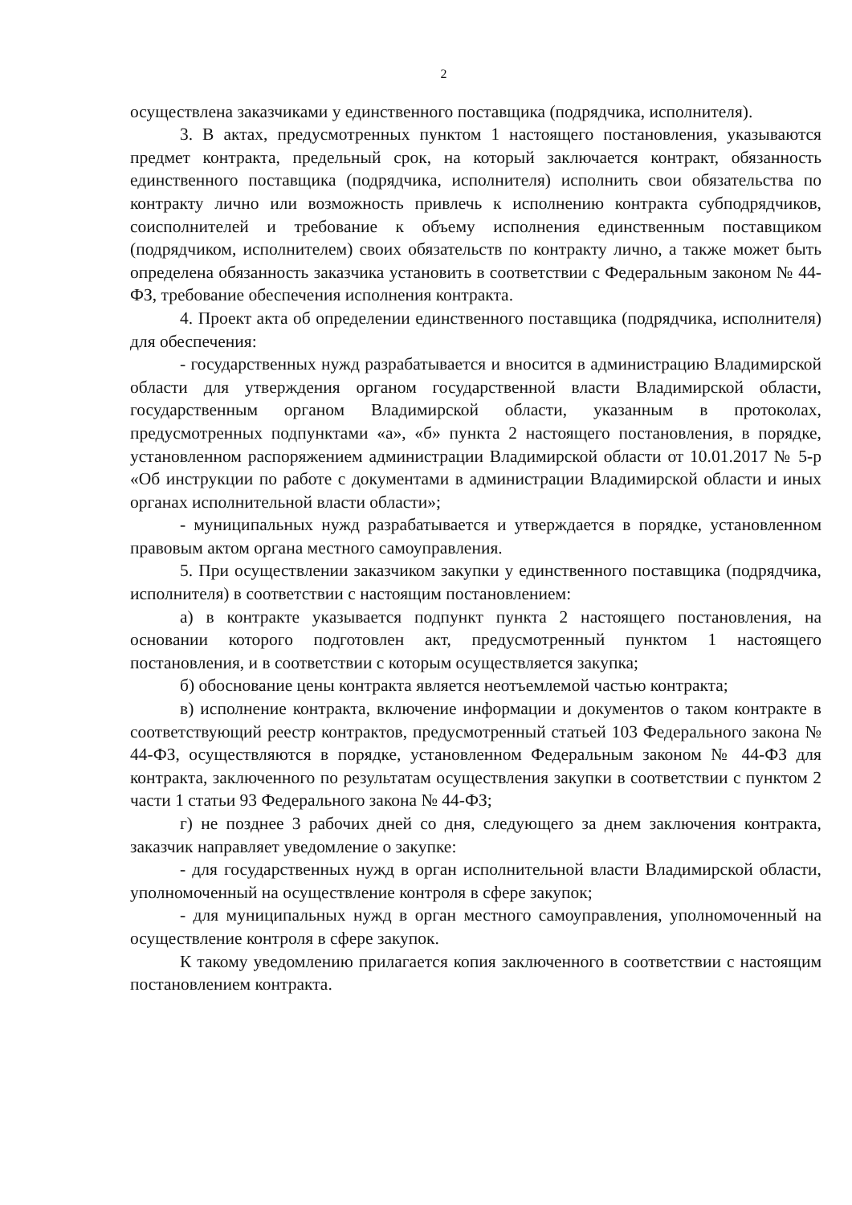2
осуществлена заказчиками у единственного поставщика (подрядчика, исполнителя).
3. В актах, предусмотренных пунктом 1 настоящего постановления, указываются предмет контракта, предельный срок, на который заключается контракт, обязанность единственного поставщика (подрядчика, исполнителя) исполнить свои обязательства по контракту лично или возможность привлечь к исполнению контракта субподрядчиков, соисполнителей и требование к объему исполнения единственным поставщиком (подрядчиком, исполнителем) своих обязательств по контракту лично, а также может быть определена обязанность заказчика установить в соответствии с Федеральным законом № 44-ФЗ, требование обеспечения исполнения контракта.
4. Проект акта об определении единственного поставщика (подрядчика, исполнителя) для обеспечения:
- государственных нужд разрабатывается и вносится в администрацию Владимирской области для утверждения органом государственной власти Владимирской области, государственным органом Владимирской области, указанным в протоколах, предусмотренных подпунктами «а», «б» пункта 2 настоящего постановления, в порядке, установленном распоряжением администрации Владимирской области от 10.01.2017 № 5-р «Об инструкции по работе с документами в администрации Владимирской области и иных органах исполнительной власти области»;
- муниципальных нужд разрабатывается и утверждается в порядке, установленном правовым актом органа местного самоуправления.
5. При осуществлении заказчиком закупки у единственного поставщика (подрядчика, исполнителя) в соответствии с настоящим постановлением:
а) в контракте указывается подпункт пункта 2 настоящего постановления, на основании которого подготовлен акт, предусмотренный пунктом 1 настоящего постановления, и в соответствии с которым осуществляется закупка;
б) обоснование цены контракта является неотъемлемой частью контракта;
в) исполнение контракта, включение информации и документов о таком контракте в соответствующий реестр контрактов, предусмотренный статьей 103 Федерального закона № 44-ФЗ, осуществляются в порядке, установленном Федеральным законом № 44-ФЗ для контракта, заключенного по результатам осуществления закупки в соответствии с пунктом 2 части 1 статьи 93 Федерального закона № 44-ФЗ;
г) не позднее 3 рабочих дней со дня, следующего за днем заключения контракта, заказчик направляет уведомление о закупке:
- для государственных нужд в орган исполнительной власти Владимирской области, уполномоченный на осуществление контроля в сфере закупок;
- для муниципальных нужд в орган местного самоуправления, уполномоченный на осуществление контроля в сфере закупок.
К такому уведомлению прилагается копия заключенного в соответствии с настоящим постановлением контракта.